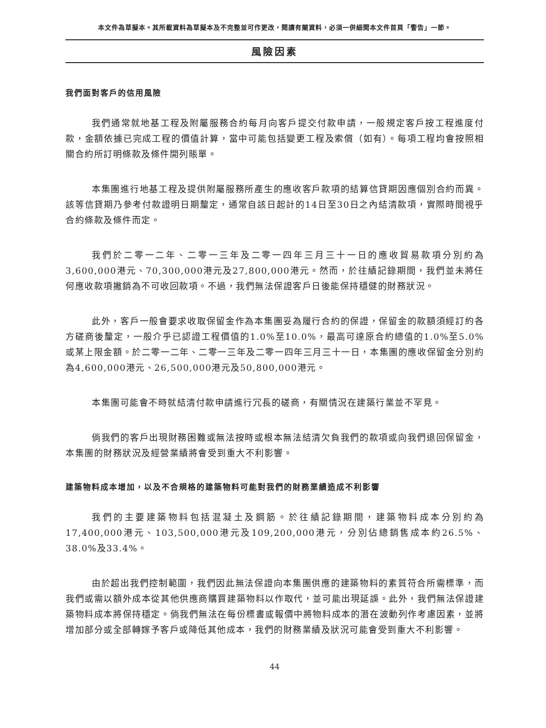本文件為草擬本。其所載資料為草擬本及不完整並可作更改，閱讀有關資料，必須一併細閱本文件首頁「警告」一節。
風險因素
我們面對客戶的信用風險
我們通常就地基工程及附屬服務合約每月向客戶提交付款申請，一般規定客戶按工程進度付款，金額依據已完成工程的價值計算，當中可能包括變更工程及索償（如有）。每項工程均會按照相關合約所訂明條款及條件開列賬單。
本集團進行地基工程及提供附屬服務所產生的應收客戶款項的結算信貸期因應個別合約而異。該等信貸期乃參考付款證明日期釐定，通常自該日起計的14日至30日之內結清款項，實際時間視乎合約條款及條件而定。
我們於二零一二年、二零一三年及二零一四年三月三十一日的應收貿易款項分別約為3,600,000港元、70,300,000港元及27,800,000港元。然而，於往績記錄期間，我們並未將任何應收款項撇銷為不可收回款項。不過，我們無法保證客戶日後能保持穩健的財務狀況。
此外，客戶一般會要求收取保留金作為本集團妥為履行合約的保證，保留金的款額須經訂約各方磋商後釐定，一般介乎已認證工程價值的1.0%至10.0%，最高可達原合約總值的1.0%至5.0%或某上限金額。於二零一二年、二零一三年及二零一四年三月三十一日，本集團的應收保留金分別約為4,600,000港元、26,500,000港元及50,800,000港元。
本集團可能會不時就結清付款申請進行冗長的磋商，有關情況在建築行業並不罕見。
倘我們的客戶出現財務困難或無法按時或根本無法結清欠負我們的款項或向我們退回保留金，本集團的財務狀況及經營業績將會受到重大不利影響。
建築物料成本增加，以及不合規格的建築物料可能對我們的財務業績造成不利影響
我們的主要建築物料包括混凝土及鋼筋。於往績記錄期間，建築物料成本分別約為17,400,000港元、103,500,000港元及109,200,000港元，分別佔總銷售成本約26.5%、38.0%及33.4%。
由於超出我們控制範圍，我們因此無法保證向本集團供應的建築物料的素質符合所需標準，而我們或需以額外成本從其他供應商購買建築物料以作取代，並可能出現延誤。此外，我們無法保證建築物料成本將保持穩定。倘我們無法在每份標書或報價中將物料成本的潛在波動列作考慮因素，並將增加部分或全部轉嫁予客戶或降低其他成本，我們的財務業績及狀況可能會受到重大不利影響。
44